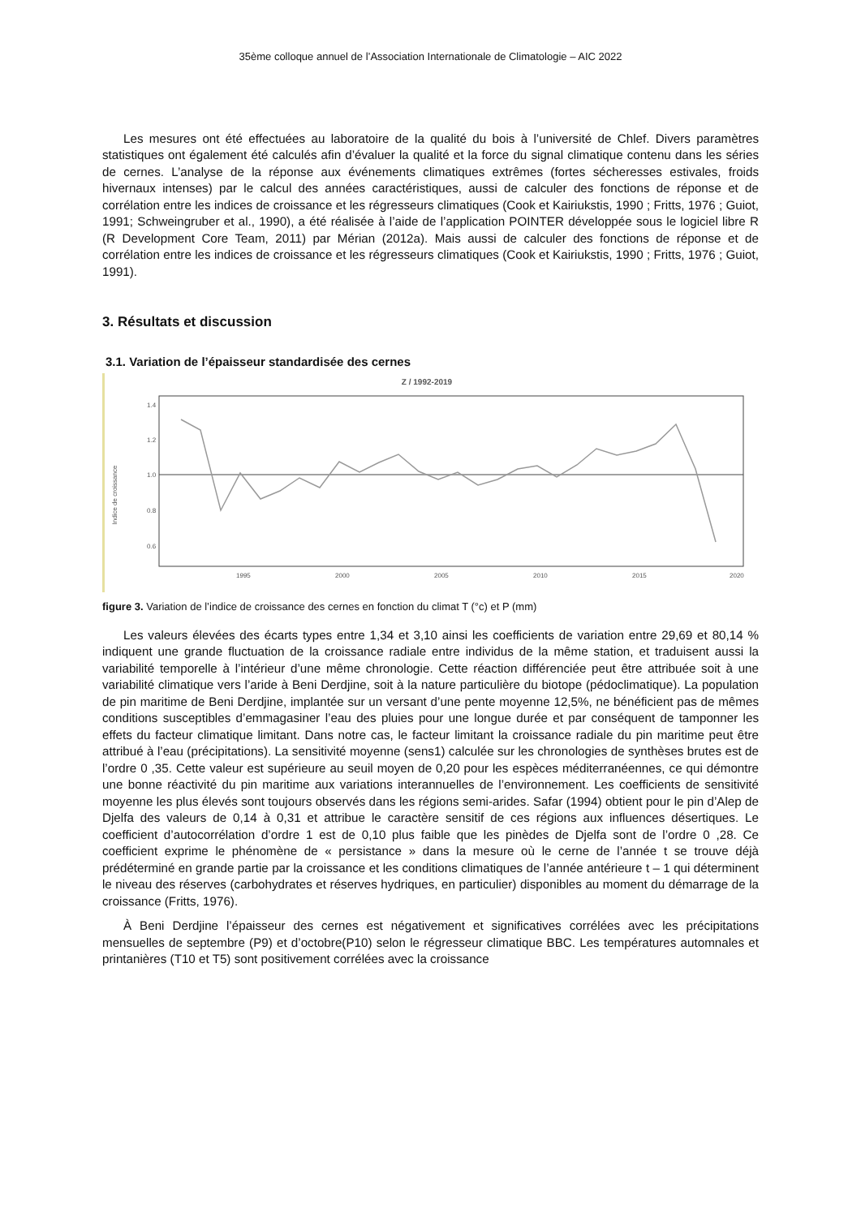35ème colloque annuel de l’Association Internationale de Climatologie – AIC 2022
Les mesures ont été effectuées au laboratoire de la qualité du bois à l’université de Chlef. Divers paramètres statistiques ont également été calculés afin d’évaluer la qualité et la force du signal climatique contenu dans les séries de cernes. L’analyse de la réponse aux événements climatiques extrêmes (fortes sécheresses estivales, froids hivernaux intenses) par le calcul des années caractéristiques, aussi de calculer des fonctions de réponse et de corrélation entre les indices de croissance et les régresseurs climatiques (Cook et Kairiukstis, 1990 ; Fritts, 1976 ; Guiot, 1991; Schweingruber et al., 1990), a été réalisée à l’aide de l’application POINTER développée sous le logiciel libre R (R Development Core Team, 2011) par Mérian (2012a). Mais aussi de calculer des fonctions de réponse et de corrélation entre les indices de croissance et les régresseurs climatiques (Cook et Kairiukstis, 1990 ; Fritts, 1976 ; Guiot, 1991).
3. Résultats et discussion
3.1. Variation de l’épaisseur standardisée des cernes
Z / 1992-2019
Indice de croissance
1.4
1.2
1.0
0.8
0.6
1995
2000
2005
2010
2015
2020
figure 3. Variation de l’indice de croissance des cernes en fonction du climat T (°c) et P (mm)
Les valeurs élevées des écarts types entre 1,34 et 3,10 ainsi les coefficients de variation entre 29,69 et 80,14 % indiquent une grande fluctuation de la croissance radiale entre individus de la même station, et traduisent aussi la variabilité temporelle à l’intérieur d’une même chronologie. Cette réaction différenciée peut être attribuée soit à une variabilité climatique vers l’aride à Beni Derdjine, soit à la nature particulière du biotope (pédoclimatique). La population de pin maritime de Beni Derdjine, implantée sur un versant d’une pente moyenne 12,5%, ne bénéficient pas de mêmes conditions susceptibles d’emmagasiner l’eau des pluies pour une longue durée et par conséquent de tamponner les effets du facteur climatique limitant. Dans notre cas, le facteur limitant la croissance radiale du pin maritime peut être attribué à l’eau (précipitations). La sensitivité moyenne (sens1) calculée sur les chronologies de synthèses brutes est de l’ordre 0 ,35. Cette valeur est supérieure au seuil moyen de 0,20 pour les espèces méditerranéennes, ce qui démontre une bonne réactivité du pin maritime aux variations interannuelles de l’environnement. Les coefficients de sensitivité moyenne les plus élevés sont toujours observés dans les régions semi-arides. Safar (1994) obtient pour le pin d’Alep de Djelfa des valeurs de 0,14 à 0,31 et attribue le caractère sensitif de ces régions aux influences désertiques. Le coefficient d’autocorrélation d’ordre 1 est de 0,10 plus faible que les pinèdes de Djelfa sont de l’ordre 0 ,28. Ce coefficient exprime le phénomène de « persistance » dans la mesure où le cerne de l’année t se trouve déjà prédéterminé en grande partie par la croissance et les conditions climatiques de l’année antérieure t – 1 qui déterminent le niveau des réserves (carbohydrates et réserves hydriques, en particulier) disponibles au moment du démarrage de la croissance (Fritts, 1976).
À Beni Derdjine l’épaisseur des cernes est négativement et significatives corrélées avec les précipitations mensuelles de septembre (P9) et d’octobre(P10) selon le régresseur climatique BBC. Les températures automnales et printanières (T10 et T5) sont positivement corrélées avec la croissance